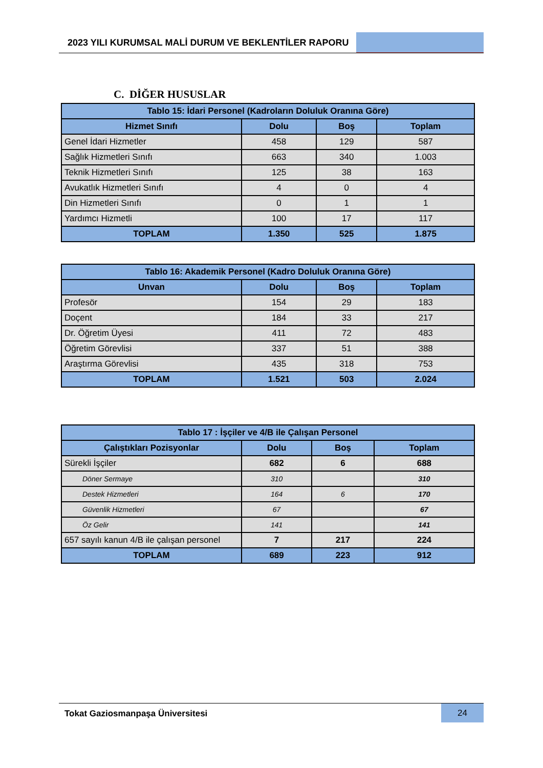2023 YILI KURUMSAL MALİ DURUM VE BEKLENTİLER RAPORU
C. DİĞER HUSUSLAR
| Tablo 15: İdari Personel (Kadroların Doluluk Oranına Göre) | | | |
| --- | --- | --- | --- |
| Hizmet Sınıfı | Dolu | Boş | Toplam |
| Genel İdari Hizmetler | 458 | 129 | 587 |
| Sağlık Hizmetleri Sınıfı | 663 | 340 | 1.003 |
| Teknik Hizmetleri Sınıfı | 125 | 38 | 163 |
| Avukatlık Hizmetleri Sınıfı | 4 | 0 | 4 |
| Din Hizmetleri Sınıfı | 0 | 1 | 1 |
| Yardımcı Hizmetli | 100 | 17 | 117 |
| TOPLAM | 1.350 | 525 | 1.875 |
| Tablo 16: Akademik Personel (Kadro Doluluk Oranına Göre) | | | |
| --- | --- | --- | --- |
| Unvan | Dolu | Boş | Toplam |
| Profesör | 154 | 29 | 183 |
| Doçent | 184 | 33 | 217 |
| Dr. Öğretim Üyesi | 411 | 72 | 483 |
| Öğretim Görevlisi | 337 | 51 | 388 |
| Araştırma Görevlisi | 435 | 318 | 753 |
| TOPLAM | 1.521 | 503 | 2.024 |
| Tablo 17 : İşçiler ve 4/B ile Çalışan Personel | | | |
| --- | --- | --- | --- |
| Çalıştıkları Pozisyonlar | Dolu | Boş | Toplam |
| Sürekli İşçiler | 682 | 6 | 688 |
| Döner Sermaye | 310 | | 310 |
| Destek Hizmetleri | 164 | 6 | 170 |
| Güvenlik Hizmetleri | 67 | | 67 |
| Öz Gelir | 141 | | 141 |
| 657 sayılı kanun 4/B ile çalışan personel | 7 | 217 | 224 |
| TOPLAM | 689 | 223 | 912 |
Tokat Gaziosmanpaşa Üniversitesi
24